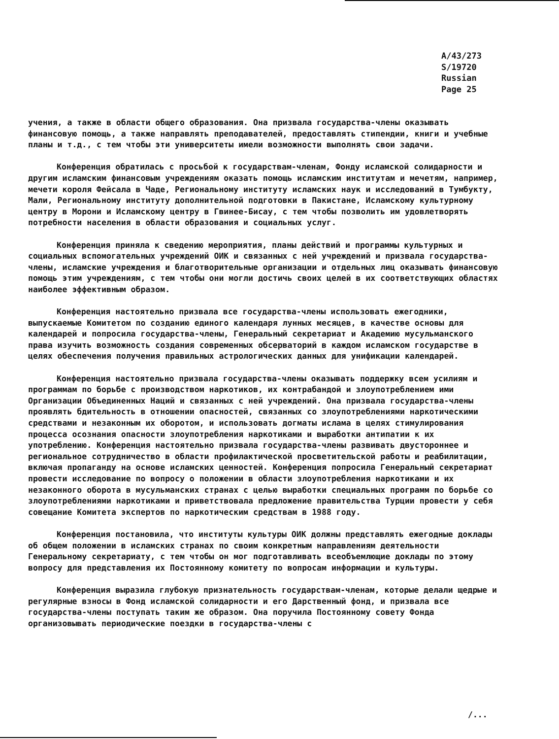A/43/273
S/19720
Russian
Page 25
учения, а также в области общего образования. Она призвала государства-члены оказывать финансовую помощь, а также направлять преподавателей, предоставлять стипендии, книги и учебные планы и т.д., с тем чтобы эти университеты имели возможности выполнять свои задачи.
Конференция обратилась с просьбой к государствам-членам, Фонду исламской солидарности и другим исламским финансовым учреждениям оказать помощь исламским институтам и мечетям, например, мечети короля Фейсала в Чаде, Региональному институту исламских наук и исследований в Тумбукту, Мали, Региональному институту дополнительной подготовки в Пакистане, Исламскому культурному центру в Морони и Исламскому центру в Гвинее-Бисау, с тем чтобы позволить им удовлетворять потребности населения в области образования и социальных услуг.
Конференция приняла к сведению мероприятия, планы действий и программы культурных и социальных вспомогательных учреждений ОИК и связанных с ней учреждений и призвала государства-члены, исламские учреждения и благотворительные организации и отдельных лиц оказывать финансовую помощь этим учреждениям, с тем чтобы они могли достичь своих целей в их соответствующих областях наиболее эффективным образом.
Конференция настоятельно призвала все государства-члены использовать ежегодники, выпускаемые Комитетом по созданию единого календаря лунных месяцев, в качестве основы для календарей и попросила государства-члены, Генеральный секретариат и Академию мусульманского права изучить возможность создания современных обсерваторий в каждом исламском государстве в целях обеспечения получения правильных астрологических данных для унификации календарей.
Конференция настоятельно призвала государства-члены оказывать поддержку всем усилиям и программам по борьбе с производством наркотиков, их контрабандой и злоупотреблением ими Организации Объединенных Наций и связанных с ней учреждений. Она призвала государства-члены проявлять бдительность в отношении опасностей, связанных со злоупотреблениями наркотическими средствами и незаконным их оборотом, и использовать догматы ислама в целях стимулирования процесса осознания опасности злоупотребления наркотиками и выработки антипатии к их употреблению. Конференция настоятельно призвала государства-члены развивать двустороннее и региональное сотрудничество в области профилактической просветительской работы и реабилитации, включая пропаганду на основе исламских ценностей. Конференция попросила Генеральный секретариат провести исследование по вопросу о положении в области злоупотребления наркотиками и их незаконного оборота в мусульманских странах с целью выработки специальных программ по борьбе со злоупотреблениями наркотиками и приветствовала предложение правительства Турции провести у себя совещание Комитета экспертов по наркотическим средствам в 1988 году.
Конференция постановила, что институты культуры ОИК должны представлять ежегодные доклады об общем положении в исламских странах по своим конкретным направлениям деятельности Генеральному секретариату, с тем чтобы он мог подготавливать всеобъемлющие доклады по этому вопросу для представления их Постоянному комитету по вопросам информации и культуры.
Конференция выразила глубокую признательность государствам-членам, которые делали щедрые и регулярные взносы в Фонд исламской солидарности и его Дарственный фонд, и призвала все государства-члены поступать таким же образом. Она поручила Постоянному совету Фонда организовывать периодические поездки в государства-члены с
/...